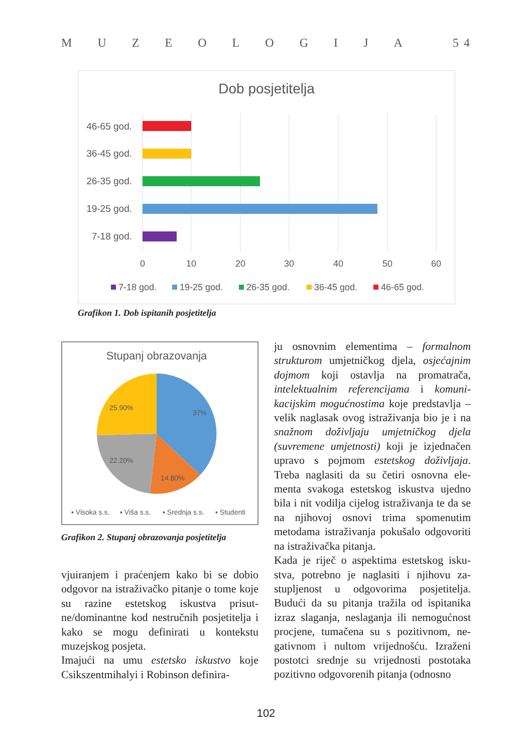MUZEOLOGIJA 5 4
Dob posjetitelja
46-65 god.
36-45 god.
26-35 god.
19-25 god.
7-18 god.
0
10
20
30
40
50
60
7-18 god.
19-25 god.
26-35 god.
36-45 god.
46-65 god.
Grafikon 1. Dob ispitanih posjetitelja
Stupanj obrazovanja
37%
25.90%
22.20%
14.80%
▪ Visoka s.s.
▪ Viša s.s.
▪ Srednja s.s.
▪ Studenti
Grafikon 2. Stupanj obrazovanja posjetitelja
vjuiranjem i praćenjem kako bi se dobio odgovor na istraživačko pitanje o tome koje su razine estetskog iskustva prisut­ne/dominantne kod nestručnih posjetite­lja i kako se mogu definirati u kontekstu muzejskog posjeta.
Imajući na umu estetsko iskustvo koje Csikszentmihalyi i Robinson definira-
ju osnovnim elementima – formalnom strukturom umjetničkog djela, osjećaj­nim dojmom koji ostavlja na promatrača, intelektualnim referencijama i komuni­kacijskim mogućnostima koje predstavlja – velik naglasak ovog istraživanja bio je i na snažnom doživljaju umjetničkog djela (suvremene umjetnosti) koji je izjednačen upravo s pojmom estetskog doživljaja. Treba naglasiti da su četiri osnovna ele­menta svakoga estetskog iskustva ujedno bila i nit vodilja cijelog istraživanja te da se na njihovoj osnovi trima spomenutim metodama istraživanja pokušalo odgovo­riti na istraživačka pitanja.
Kada je riječ o aspektima estetskog isku­stva, potrebno je naglasiti i njihovu za­stupljenost u odgovorima posjetitelja. Budući da su pitanja tražila od ispitanika izraz slaganja, neslaganja ili nemogućnost procjene, tumačena su s pozitivnom, ne­gativnom i nultom vrijednošću. Izraženi postotci srednje su vrijednosti postotaka pozitivno odgovorenih pitanja (odnosno
102